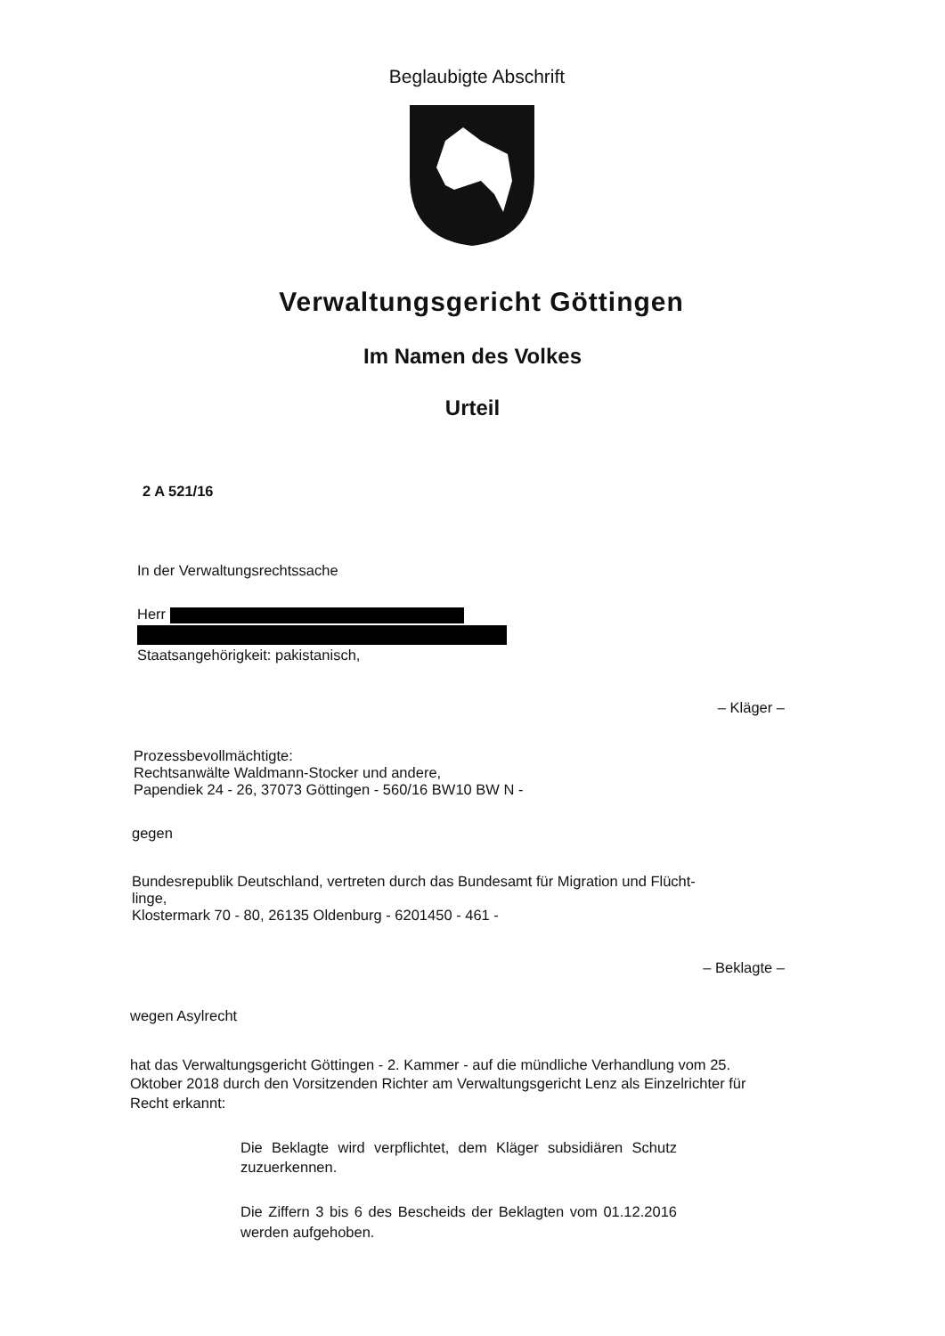Beglaubigte Abschrift
Verwaltungsgericht Göttingen
Im Namen des Volkes
Urteil
2 A 521/16
In der Verwaltungsrechtssache
Herr
Staatsangehörigkeit: pakistanisch,
– Kläger –
Prozessbevollmächtigte:
Rechtsanwälte Waldmann-Stocker und andere,
Papendiek 24 - 26, 37073 Göttingen - 560/16 BW10 BW N -
gegen
Bundesrepublik Deutschland, vertreten durch das Bundesamt für Migration und Flücht-
linge,
Klostermark 70 - 80, 26135 Oldenburg - 6201450 - 461 -
– Beklagte –
wegen Asylrecht
hat das Verwaltungsgericht Göttingen - 2. Kammer - auf die mündliche Verhandlung vom 25. Oktober 2018 durch den Vorsitzenden Richter am Verwaltungsgericht Lenz als Einzelrichter für Recht erkannt:
Die Beklagte wird verpflichtet, dem Kläger subsidiären Schutz zuzuerkennen.
Die Ziffern 3 bis 6 des Bescheids der Beklagten vom 01.12.2016 werden aufgehoben.